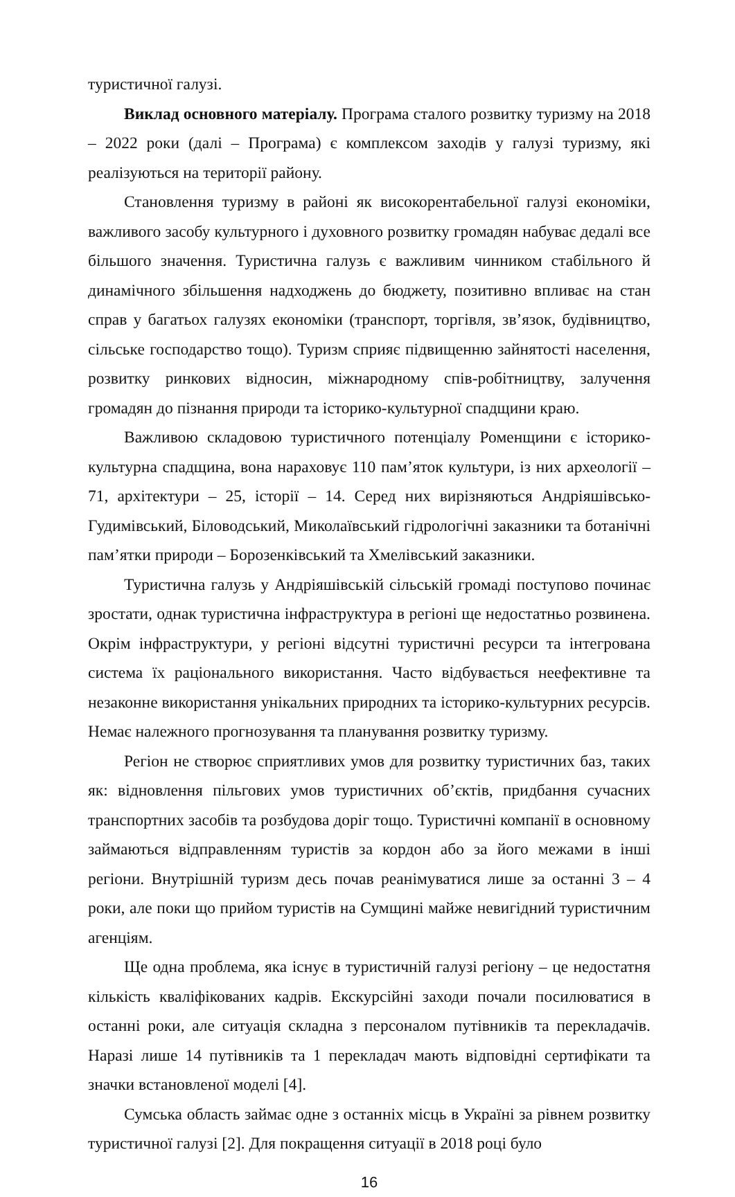туристичної галузі.
Виклад основного матеріалу. Програма сталого розвитку туризму на 2018 – 2022 роки (далі – Програма) є комплексом заходів у галузі туризму, які реалізуються на території району.
Становлення туризму в районі як високорентабельної галузі економіки, важливого засобу культурного і духовного розвитку громадян набуває дедалі все більшого значення. Туристична галузь є важливим чинником стабільного й динамічного збільшення надходжень до бюджету, позитивно впливає на стан справ у багатьох галузях економіки (транспорт, торгівля, зв’язок, будівництво, сільське господарство тощо). Туризм сприяє підвищенню зайнятості населення, розвитку ринкових відносин, міжнародному спів-робітництву, залучення громадян до пізнання природи та історико-культурної спадщини краю.
Важливою складовою туристичного потенціалу Роменщини є історико-культурна спадщина, вона нараховує 110 пам’яток культури, із них археології – 71, архітектури – 25, історії – 14. Серед них вирізняються Андріяшівсько-Гудимівський, Біловодський, Миколаївський гідрологічні заказники та ботанічні пам’ятки природи – Борозенківський та Хмелівський заказники.
Туристична галузь у Андріяшівській сільській громаді поступово починає зростати, однак туристична інфраструктура в регіоні ще недостатньо розвинена. Окрім інфраструктури, у регіоні відсутні туристичні ресурси та інтегрована система їх раціонального використання. Часто відбувається неефективне та незаконне використання унікальних природних та історико-культурних ресурсів. Немає належного прогнозування та планування розвитку туризму.
Регіон не створює сприятливих умов для розвитку туристичних баз, таких як: відновлення пільгових умов туристичних об’єктів, придбання сучасних транспортних засобів та розбудова доріг тощо. Туристичні компанії в основному займаються відправленням туристів за кордон або за його межами в інші регіони. Внутрішній туризм десь почав реанімуватися лише за останні 3 – 4 роки, але поки що прийом туристів на Сумщині майже невигідний туристичним агенціям.
Ще одна проблема, яка існує в туристичній галузі регіону – це недостатня кількість кваліфікованих кадрів. Екскурсійні заходи почали посилюватися в останні роки, але ситуація складна з персоналом путівників та перекладачів. Наразі лише 14 путівників та 1 перекладач мають відповідні сертифікати та значки встановленої моделі [4].
Сумська область займає одне з останніх місць в Україні за рівнем розвитку туристичної галузі [2]. Для покращення ситуації в 2018 році було
16